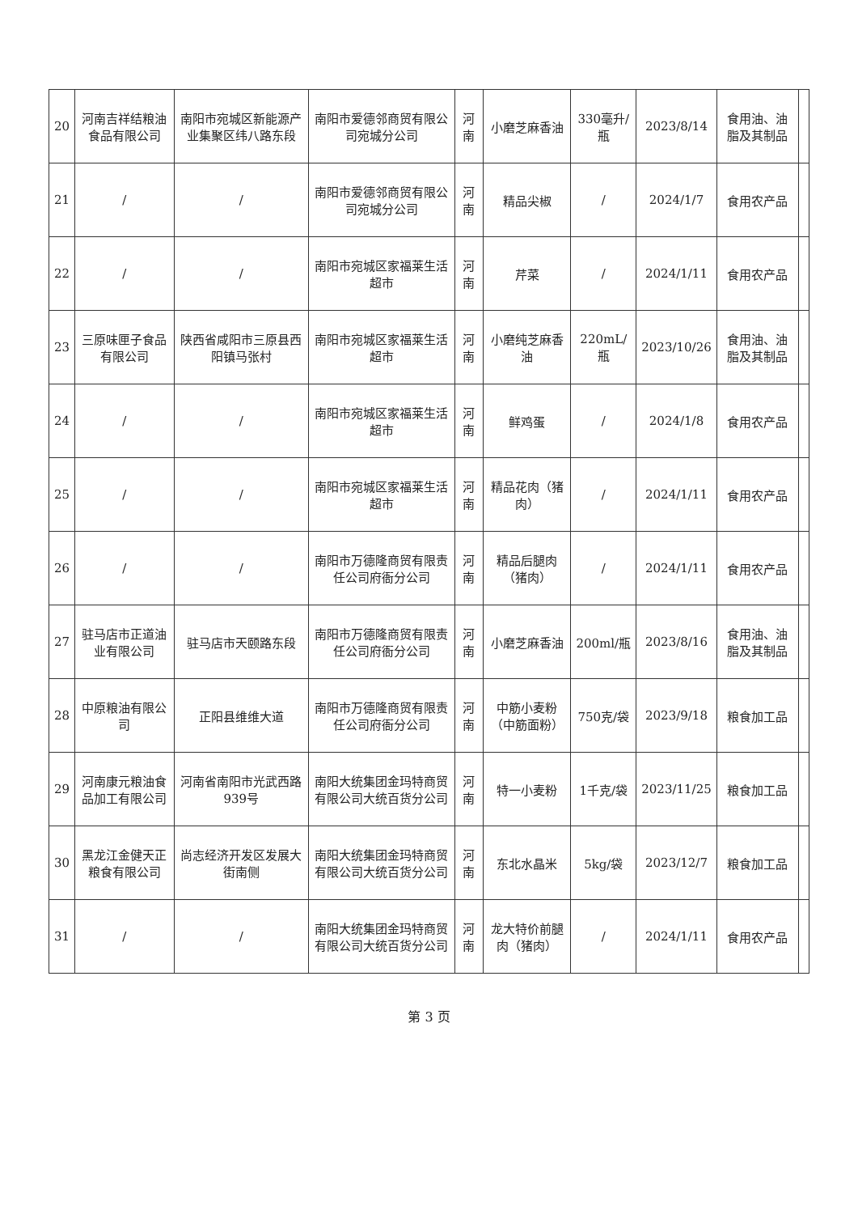| 20 | 河南吉祥结粮油食品有限公司 | 南阳市宛城区新能源产业集聚区纬八路东段 | 南阳市爱德邻商贸有限公司宛城分公司 | 河南 | 小磨芝麻香油 | 330毫升/瓶 | 2023/8/14 | 食用油、油脂及其制品 | |
| 21 | / | / | 南阳市爱德邻商贸有限公司宛城分公司 | 河南 | 精品尖椒 | / | 2024/1/7 | 食用农产品 | |
| 22 | / | / | 南阳市宛城区家福莱生活超市 | 河南 | 芹菜 | / | 2024/1/11 | 食用农产品 | |
| 23 | 三原味匣子食品有限公司 | 陕西省咸阳市三原县西阳镇马张村 | 南阳市宛城区家福莱生活超市 | 河南 | 小磨纯芝麻香油 | 220mL/瓶 | 2023/10/26 | 食用油、油脂及其制品 | |
| 24 | / | / | 南阳市宛城区家福莱生活超市 | 河南 | 鲜鸡蛋 | / | 2024/1/8 | 食用农产品 | |
| 25 | / | / | 南阳市宛城区家福莱生活超市 | 河南 | 精品花肉（猪肉） | / | 2024/1/11 | 食用农产品 | |
| 26 | / | / | 南阳市万德隆商贸有限责任公司府衙分公司 | 河南 | 精品后腿肉（猪肉） | / | 2024/1/11 | 食用农产品 | |
| 27 | 驻马店市正道油业有限公司 | 驻马店市天颐路东段 | 南阳市万德隆商贸有限责任公司府衙分公司 | 河南 | 小磨芝麻香油 | 200ml/瓶 | 2023/8/16 | 食用油、油脂及其制品 | |
| 28 | 中原粮油有限公司 | 正阳县维维大道 | 南阳市万德隆商贸有限责任公司府衙分公司 | 河南 | 中筋小麦粉（中筋面粉） | 750克/袋 | 2023/9/18 | 粮食加工品 | |
| 29 | 河南康元粮油食品加工有限公司 | 河南省南阳市光武西路939号 | 南阳大统集团金玛特商贸有限公司大统百货分公司 | 河南 | 特一小麦粉 | 1千克/袋 | 2023/11/25 | 粮食加工品 | |
| 30 | 黑龙江金健天正粮食有限公司 | 尚志经济开发区发展大街南侧 | 南阳大统集团金玛特商贸有限公司大统百货分公司 | 河南 | 东北水晶米 | 5kg/袋 | 2023/12/7 | 粮食加工品 | |
| 31 | / | / | 南阳大统集团金玛特商贸有限公司大统百货分公司 | 河南 | 龙大特价前腿肉（猪肉） | / | 2024/1/11 | 食用农产品 | |
第 3 页